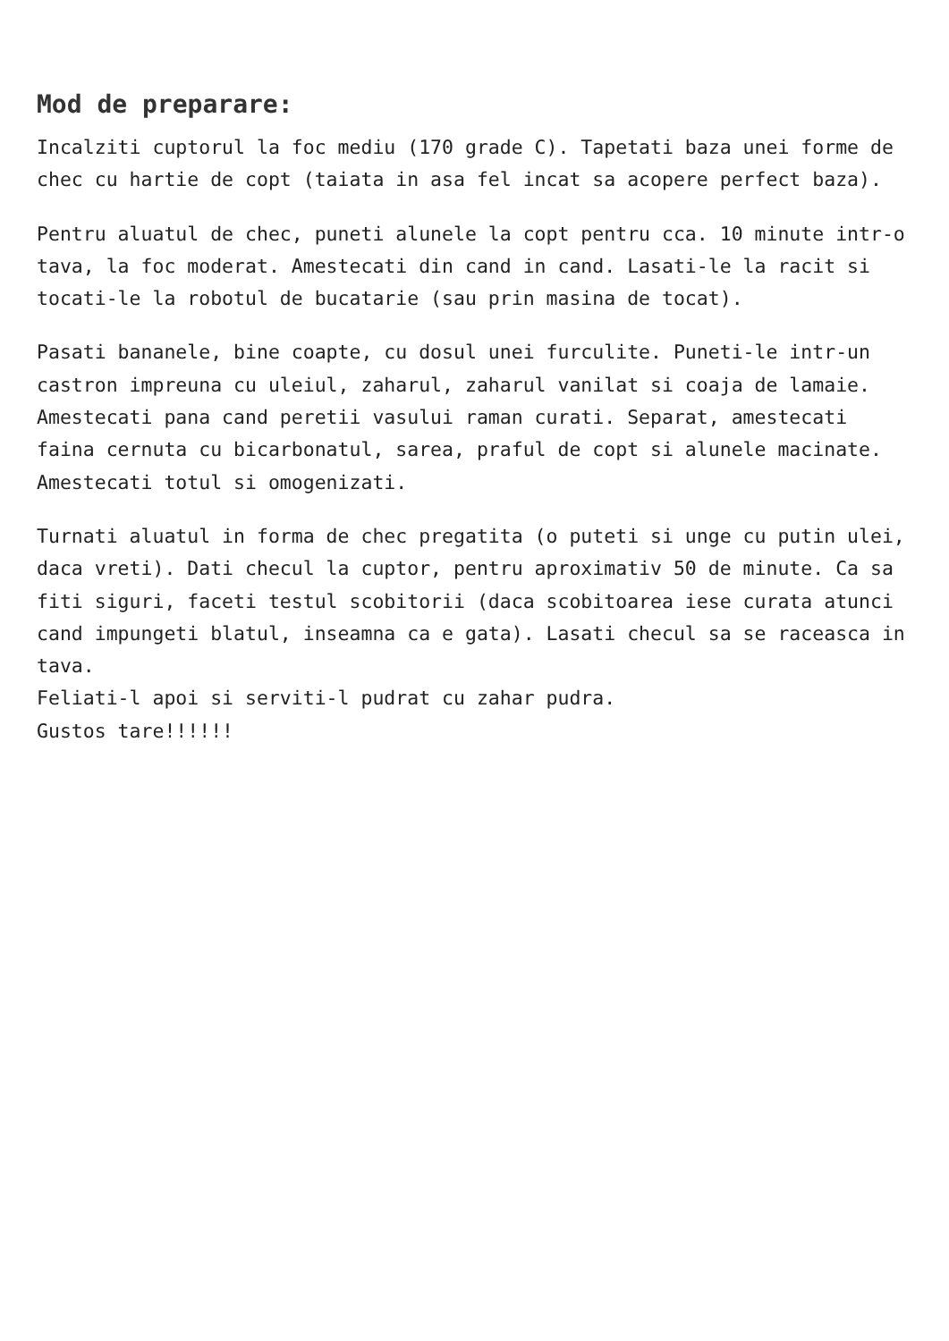Mod de preparare:
Incalziti cuptorul la foc mediu (170 grade C). Tapetati baza unei forme de chec cu hartie de copt (taiata in asa fel incat sa acopere perfect baza).
Pentru aluatul de chec, puneti alunele la copt pentru cca. 10 minute intr-o tava, la foc moderat. Amestecati din cand in cand. Lasati-le la racit si tocati-le la robotul de bucatarie (sau prin masina de tocat).
Pasati bananele, bine coapte, cu dosul unei furculite. Puneti-le intr-un castron impreuna cu uleiul, zaharul, zaharul vanilat si coaja de lamaie. Amestecati pana cand peretii vasului raman curati. Separat, amestecati faina cernuta cu bicarbonatul, sarea, praful de copt si alunele macinate.
Amestecati totul si omogenizati.
Turnati aluatul in forma de chec pregatita (o puteti si unge cu putin ulei, daca vreti). Dati checul la cuptor, pentru aproximativ 50 de minute. Ca sa fiti siguri, faceti testul scobitorii (daca scobitoarea iese curata atunci cand impungeti blatul, inseamna ca e gata). Lasati checul sa se raceasca in tava.
Feliati-l apoi si serviti-l pudrat cu zahar pudra.
Gustos tare!!!!!!